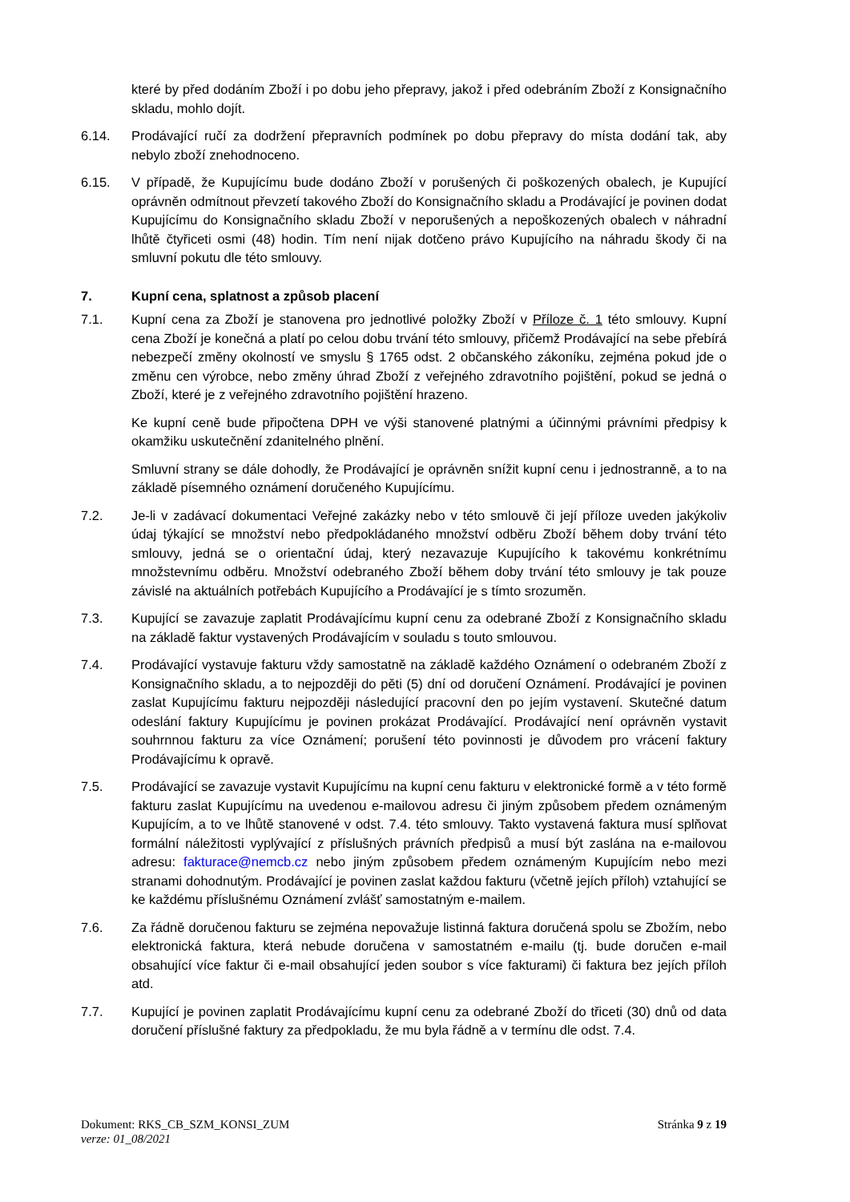které by před dodáním Zboží i po dobu jeho přepravy, jakož i před odebráním Zboží z Konsignačního skladu, mohlo dojít.
6.14. Prodávající ručí za dodržení přepravních podmínek po dobu přepravy do místa dodání tak, aby nebylo zboží znehodnoceno.
6.15. V případě, že Kupujícímu bude dodáno Zboží v porušených či poškozených obalech, je Kupující oprávněn odmítnout převzetí takového Zboží do Konsignačního skladu a Prodávající je povinen dodat Kupujícímu do Konsignačního skladu Zboží v neporušených a nepoškozených obalech v náhradní lhůtě čtyřiceti osmi (48) hodin. Tím není nijak dotčeno právo Kupujícího na náhradu škody či na smluvní pokutu dle této smlouvy.
7. Kupní cena, splatnost a způsob placení
7.1. Kupní cena za Zboží je stanovena pro jednotlivé položky Zboží v Příloze č. 1 této smlouvy. Kupní cena Zboží je konečná a platí po celou dobu trvání této smlouvy, přičemž Prodávající na sebe přebírá nebezpečí změny okolností ve smyslu § 1765 odst. 2 občanského zákoníku, zejména pokud jde o změnu cen výrobce, nebo změny úhrad Zboží z veřejného zdravotního pojištění, pokud se jedná o Zboží, které je z veřejného zdravotního pojištění hrazeno.
Ke kupní ceně bude připočtena DPH ve výši stanovené platnými a účinnými právními předpisy k okamžiku uskutečnění zdanitelného plnění.
Smluvní strany se dále dohodly, že Prodávající je oprávněn snížit kupní cenu i jednostranně, a to na základě písemného oznámení doručeného Kupujícímu.
7.2. Je-li v zadávací dokumentaci Veřejné zakázky nebo v této smlouvě či její příloze uveden jakýkoliv údaj týkající se množství nebo předpokládaného množství odběru Zboží během doby trvání této smlouvy, jedná se o orientační údaj, který nezavazuje Kupujícího k takovému konkrétnímu množstevnímu odběru. Množství odebraného Zboží během doby trvání této smlouvy je tak pouze závislé na aktuálních potřebách Kupujícího a Prodávající je s tímto srozuměn.
7.3. Kupující se zavazuje zaplatit Prodávajícímu kupní cenu za odebrané Zboží z Konsignačního skladu na základě faktur vystavených Prodávajícím v souladu s touto smlouvou.
7.4. Prodávající vystavuje fakturu vždy samostatně na základě každého Oznámení o odebraném Zboží z Konsignačního skladu, a to nejpozději do pěti (5) dní od doručení Oznámení. Prodávající je povinen zaslat Kupujícímu fakturu nejpozději následující pracovní den po jejím vystavení. Skutečné datum odeslání faktury Kupujícímu je povinen prokázat Prodávající. Prodávající není oprávněn vystavit souhrnnou fakturu za více Oznámení; porušení této povinnosti je důvodem pro vrácení faktury Prodávajícímu k opravě.
7.5. Prodávající se zavazuje vystavit Kupujícímu na kupní cenu fakturu v elektronické formě a v této formě fakturu zaslat Kupujícímu na uvedenou e-mailovou adresu či jiným způsobem předem oznámeným Kupujícím, a to ve lhůtě stanovené v odst. 7.4. této smlouvy. Takto vystavená faktura musí splňovat formální náležitosti vyplývající z příslušných právních předpisů a musí být zaslána na e-mailovou adresu: fakturace@nemcb.cz nebo jiným způsobem předem oznámeným Kupujícím nebo mezi stranami dohodnutým. Prodávající je povinen zaslat každou fakturu (včetně jejích příloh) vztahující se ke každému příslušnému Oznámení zvlášť samostatným e-mailem.
7.6. Za řádně doručenou fakturu se zejména nepovažuje listinná faktura doručená spolu se Zbožím, nebo elektronická faktura, která nebude doručena v samostatném e-mailu (tj. bude doručen e-mail obsahující více faktur či e-mail obsahující jeden soubor s více fakturami) či faktura bez jejích příloh atd.
7.7. Kupující je povinen zaplatit Prodávajícímu kupní cenu za odebrané Zboží do třiceti (30) dnů od data doručení příslušné faktury za předpokladu, že mu byla řádně a v termínu dle odst. 7.4.
Dokument: RKS_CB_SZM_KONSI_ZUM
verze: 01_08/2021
Stránka 9 z 19